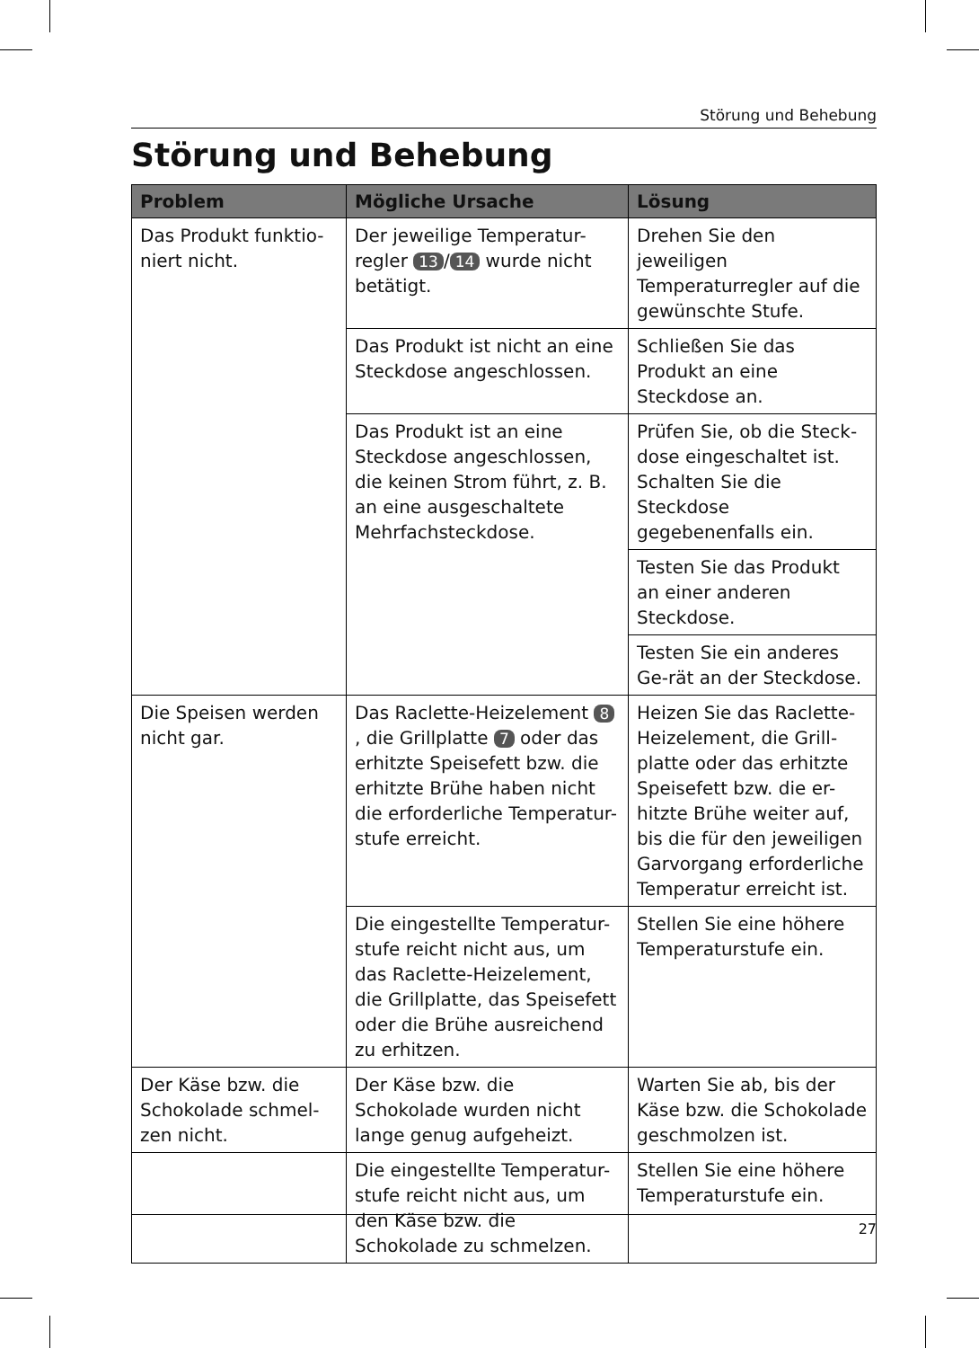Störung und Behebung
Störung und Behebung
| Problem | Mögliche Ursache | Lösung |
| --- | --- | --- |
| Das Produkt funktio-niert nicht. | Der jeweilige Temperatur-regler 13 / 14 wurde nicht betätigt. | Drehen Sie den jeweiligen Temperaturregler auf die gewünschte Stufe. |
| | Das Produkt ist nicht an eine Steckdose angeschlossen. | Schließen Sie das Produkt an eine Steckdose an. |
| | Das Produkt ist an eine Steckdose angeschlossen, die keinen Strom führt, z. B. an eine ausgeschaltete Mehrfachsteckdose. | Prüfen Sie, ob die Steck-dose eingeschaltet ist. Schalten Sie die Steckdose gegebenenfalls ein. |
| | | Testen Sie das Produkt an einer anderen Steckdose. |
| | | Testen Sie ein anderes Ge-rät an der Steckdose. |
| Die Speisen werden nicht gar. | Das Raclette-Heizelement 8 , die Grillplatte 7 oder das erhitzte Speisefett bzw. die erhitzte Brühe haben nicht die erforderliche Temperatur-stufe erreicht. | Heizen Sie das Raclette-Heizelement, die Grill-platte oder das erhitzte Speisefett bzw. die er-hitzte Brühe weiter auf, bis die für den jeweiligen Garvorgang erforderliche Temperatur erreicht ist. |
| | Die eingestellte Temperatur-stufe reicht nicht aus, um das Raclette-Heizelement, die Grillplatte, das Speisefett oder die Brühe ausreichend zu erhitzen. | Stellen Sie eine höhere Temperaturstufe ein. |
| Der Käse bzw. die Schokolade schmel-zen nicht. | Der Käse bzw. die Schokolade wurden nicht lange genug aufgeheizt. | Warten Sie ab, bis der Käse bzw. die Schokolade geschmolzen ist. |
| | Die eingestellte Temperatur-stufe reicht nicht aus, um den Käse bzw. die Schokolade zu schmelzen. | Stellen Sie eine höhere Temperaturstufe ein. |
27